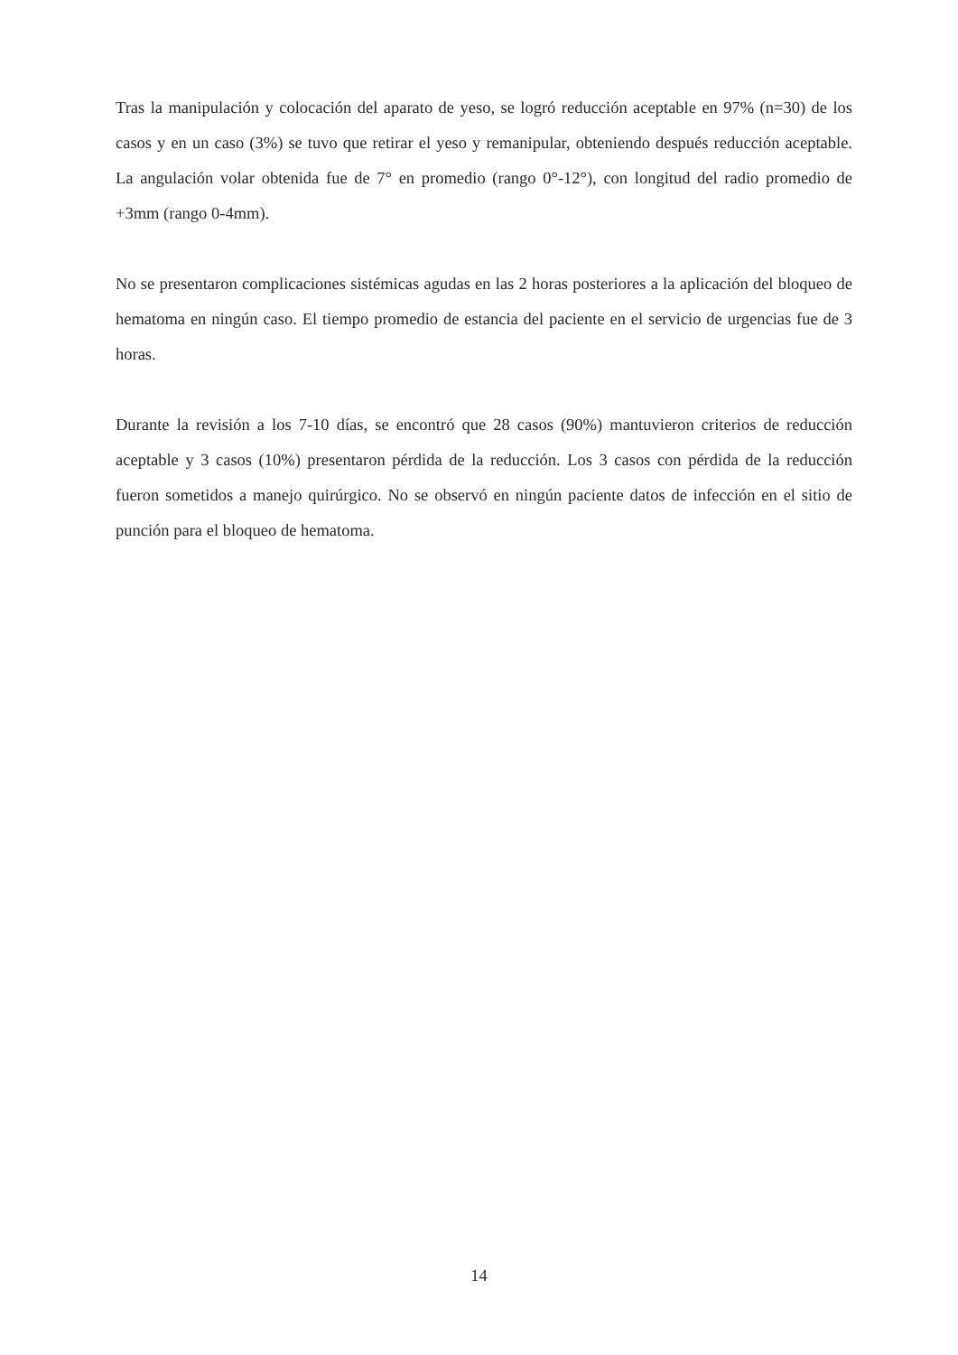Tras la manipulación y colocación del aparato de yeso, se logró reducción aceptable en 97% (n=30) de los casos y en un caso (3%) se tuvo que retirar el yeso y remanipular, obteniendo después reducción aceptable. La angulación volar obtenida fue de 7° en promedio (rango 0°-12°), con longitud del radio promedio de +3mm (rango 0-4mm).
No se presentaron complicaciones sistémicas agudas en las 2 horas posteriores a la aplicación del bloqueo de hematoma en ningún caso. El tiempo promedio de estancia del paciente en el servicio de urgencias fue de 3 horas.
Durante la revisión a los 7-10 días, se encontró que 28 casos (90%) mantuvieron criterios de reducción aceptable y 3 casos (10%) presentaron pérdida de la reducción. Los 3 casos con pérdida de la reducción fueron sometidos a manejo quirúrgico. No se observó en ningún paciente datos de infección en el sitio de punción para el bloqueo de hematoma.
14